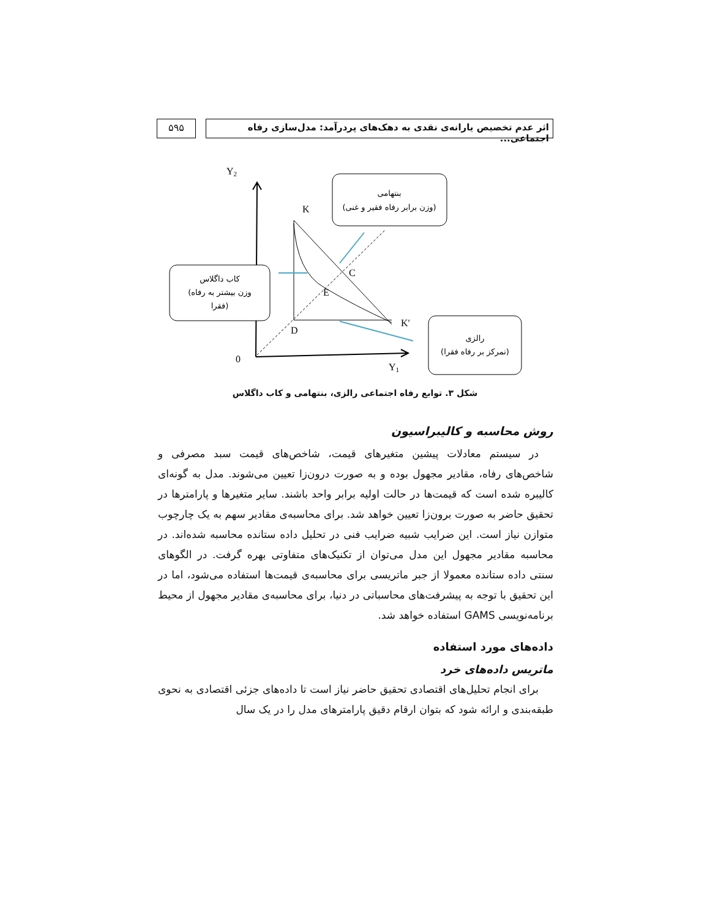اثر عدم تخصیص یارانه‌ی نقدی به دهک‌های پردرآمد: مدل‌سازی رفاه اجتماعی...
۵۹۵
Y2
Y1
0
K
K′
D
C
E
بنتهامی
(وزن برابر رفاه فقیر و غنی)
کاب داگلاس
(وزن بیشتر به رفاه
فقرا)
رالزی
(تمرکز بر رفاه فقرا)
شکل ۳. توابع رفاه اجتماعی رالزی، بنتهامی و کاب داگلاس
روش محاسبه و کالیبراسیون
در سیستم معادلات پیشین متغیرهای قیمت، شاخص‌های قیمت سبد مصرفی و شاخص‌های رفاه، مقادیر مجهول بوده و به صورت درون‌زا تعیین می‌شوند. مدل به گونه‌ای کالیبره شده است که قیمت‌ها در حالت اولیه برابر واحد باشند. سایر متغیرها و پارامترها در تحقیق حاضر به صورت برون‌زا تعیین خواهد شد. برای محاسبه‌ی مقادیر سهم به یک چارچوب متوازن نیاز است. این ضرایب شبیه ضرایب فنی در تحلیل داده ستانده محاسبه شده‌اند. در محاسبه مقادیر مجهول این مدل می‌توان از تکنیک‌های متفاوتی بهره گرفت. در الگوهای سنتی داده ستانده معمولا از جبر ماتریسی برای محاسبه‌ی قیمت‌ها استفاده می‌شود، اما در این تحقیق با توجه به پیشرفت‌های محاسباتی در دنیا، برای محاسبه‌ی مقادیر مجهول از محیط برنامه‌نویسی GAMS استفاده خواهد شد.
داده‌های مورد استفاده
ماتریس داده‌های خرد
برای انجام تحلیل‌های اقتصادی تحقیق حاضر نیاز است تا داده‌های جزئی اقتصادی به نحوی طبقه‌بندی و ارائه شود که بتوان ارقام دقیق پارامترهای مدل را در یک سال